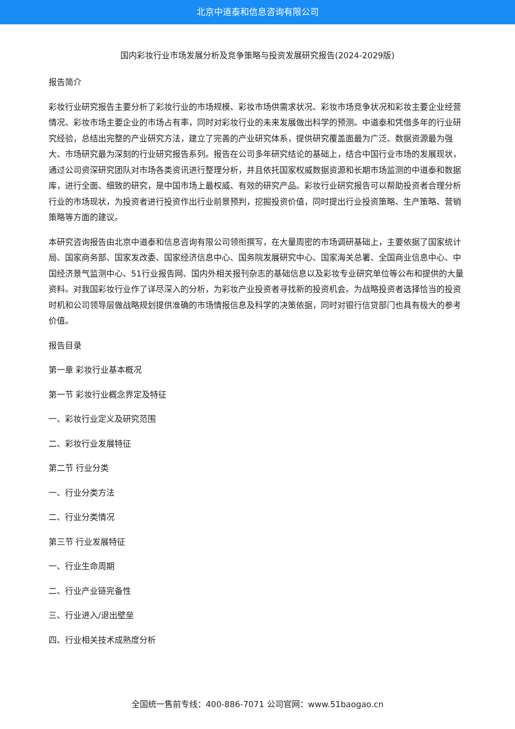北京中道泰和信息咨询有限公司
国内彩妆行业市场发展分析及竞争策略与投资发展研究报告(2024-2029版)
报告简介
彩妆行业研究报告主要分析了彩妆行业的市场规模、彩妆市场供需求状况、彩妆市场竞争状况和彩妆主要企业经营情况、彩妆市场主要企业的市场占有率，同时对彩妆行业的未来发展做出科学的预测。中道泰和凭借多年的行业研究经验，总结出完整的产业研究方法，建立了完善的产业研究体系，提供研究覆盖面最为广泛、数据资源最为强大、市场研究最为深刻的行业研究报告系列。报告在公司多年研究结论的基础上，结合中国行业市场的发展现状，通过公司资深研究团队对市场各类资讯进行整理分析，并且依托国家权威数据资源和长期市场监测的中道泰和数据库，进行全面、细致的研究，是中国市场上最权威、有效的研究产品。彩妆行业研究报告可以帮助投资者合理分析行业的市场现状，为投资者进行投资作出行业前景预判，挖掘投资价值，同时提出行业投资策略、生产策略、营销策略等方面的建议。
本研究咨询报告由北京中道泰和信息咨询有限公司领衔撰写，在大量周密的市场调研基础上，主要依据了国家统计局、国家商务部、国家发改委、国家经济信息中心、国务院发展研究中心、国家海关总署、全国商业信息中心、中国经济景气监测中心、51行业报告网、国内外相关报刊杂志的基础信息以及彩妆专业研究单位等公布和提供的大量资料。对我国彩妆行业作了详尽深入的分析，为彩妆产业投资者寻找新的投资机会。为战略投资者选择恰当的投资时机和公司领导层做战略规划提供准确的市场情报信息及科学的决策依据，同时对银行信贷部门也具有极大的参考价值。
报告目录
第一章 彩妆行业基本概况
第一节 彩妆行业概念界定及特征
一、彩妆行业定义及研究范围
二、彩妆行业发展特征
第二节 行业分类
一、行业分类方法
二、行业分类情况
第三节 行业发展特征
一、行业生命周期
二、行业产业链完备性
三、行业进入/退出壁垒
四、行业相关技术成熟度分析
全国统一售前专线：400-886-7071 公司官网：www.51baogao.cn